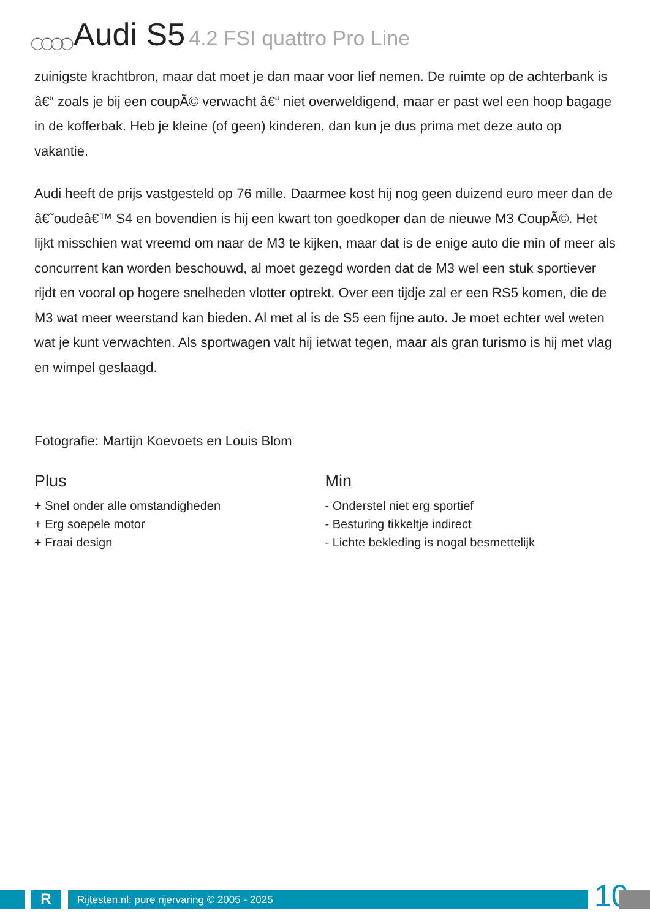◯◯◯◯ Audi S5 4.2 FSI quattro Pro Line
zuinigste krachtbron, maar dat moet je dan maar voor lief nemen. De ruimte op de achterbank is â€“ zoals je bij een coupÃ© verwacht â€“ niet overweldigend, maar er past wel een hoop bagage in de kofferbak. Heb je kleine (of geen) kinderen, dan kun je dus prima met deze auto op vakantie.
Audi heeft de prijs vastgesteld op 76 mille. Daarmee kost hij nog geen duizend euro meer dan de â€˜oudeâ€™ S4 en bovendien is hij een kwart ton goedkoper dan de nieuwe M3 CoupÃ©. Het lijkt misschien wat vreemd om naar de M3 te kijken, maar dat is de enige auto die min of meer als concurrent kan worden beschouwd, al moet gezegd worden dat de M3 wel een stuk sportiever rijdt en vooral op hogere snelheden vlotter optrekt. Over een tijdje zal er een RS5 komen, die de M3 wat meer weerstand kan bieden. Al met al is de S5 een fijne auto. Je moet echter wel weten wat je kunt verwachten. Als sportwagen valt hij ietwat tegen, maar als gran turismo is hij met vlag en wimpel geslaagd.
Fotografie: Martijn Koevoets en Louis Blom
Plus
+ Snel onder alle omstandigheden
+ Erg soepele motor
+ Fraai design
Min
- Onderstel niet erg sportief
- Besturing tikkeltje indirect
- Lichte bekleding is nogal besmettelijk
R Rijtesten.nl: pure rijervaring © 2005 - 2025 10